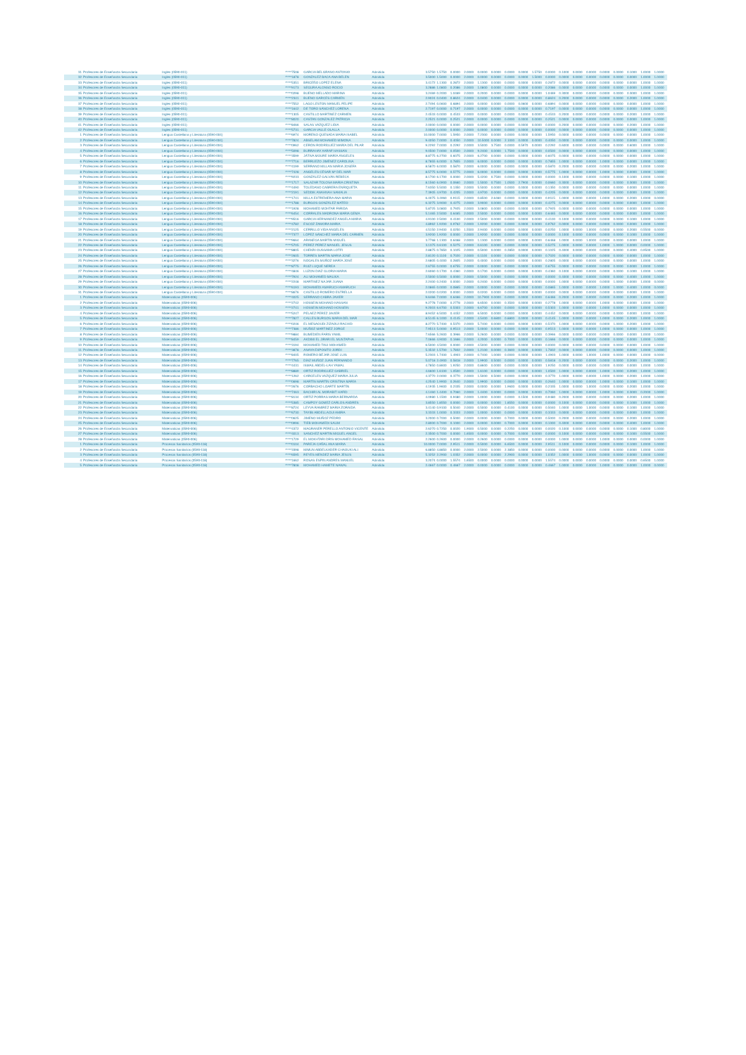| 31 | Profesores de Enseñanza Secundaria | Ingles (0590-011) | *****7508 | GARCIA BELGRANO ANTONIO | Admitida | 3.5750 | 1.5750 | 0.0000 | 2.0000 | 0.0000 | 0.0000 | 0.0000 | 0.0000 | 1.5750 | 0.0000 | 0.1000 | 0.0000 | 0.0000 | 0.0000 | 0.0000 | 0.1000 | 1.0000 | 1.0000 |
| 32 | Profesores de Enseñanza Secundaria | Ingles (0590-011) | *****1878 | GONZALEZ BACA ANA BELEN | Admitida | 3.5000 | 1.5000 | 0.0000 | 2.0000 | 0.0000 | 0.0000 | 0.0000 | 0.0000 | 1.5000 | 0.0000 | 0.0000 | 0.0000 | 0.0000 | 0.0000 | 0.0000 | 0.0000 | 1.0000 | 1.0000 |
| 33 | Profesores de Enseñanza Secundaria | Ingles (0590-011) | *****5351 | BRICEÑO LOPEZ ELENA | Admitida | 3.4172 | 1.1300 | 0.2872 | 2.0000 | 1.1300 | 0.0000 | 0.0000 | 0.0000 | 0.0000 | 0.2872 | 0.0000 | 0.0000 | 0.0000 | 0.0000 | 0.0000 | 0.0000 | 1.0000 | 1.0000 |
| 34 | Profesores de Enseñanza Secundaria | Ingles (0590-011) | *****9173 | SEGURA ALONSO ROCIO | Admitida | 3.2886 | 1.0800 | 0.2086 | 2.0000 | 1.0800 | 0.0000 | 0.0000 | 0.0000 | 0.0000 | 0.2086 | 0.0000 | 0.0000 | 0.0000 | 0.0000 | 0.0000 | 0.0000 | 1.0000 | 1.0000 |
| 35 | Profesores de Enseñanza Secundaria | Ingles (0590-011) | *****0298 | BUENO MELLADO MARINA | Admitida | 3.2469 | 0.2000 | 1.0469 | 2.0000 | 0.2000 | 0.0000 | 0.0000 | 0.0000 | 0.0000 | 1.0469 | 0.3000 | 0.0000 | 0.0000 | 0.0000 | 0.0000 | 0.3000 | 1.0000 | 1.0000 |
| 36 | Profesores de Enseñanza Secundaria | Ingles (0590-011) | *****2341 | BUENO GARCES CARMEN | Admitida | 2.9024 | 0.0400 | 0.8624 | 2.0000 | 0.0400 | 0.0000 | 0.0000 | 0.0000 | 0.0000 | 0.8624 | 0.2000 | 0.0000 | 0.0000 | 0.0000 | 0.0000 | 0.2000 | 1.0000 | 1.0000 |
| 37 | Profesores de Enseñanza Secundaria | Ingles (0590-011) | *****7552 | LAGO LESTON MANUEL FELIPE | Admitida | 2.7494 | 0.0600 | 0.6894 | 2.0000 | 0.0000 | 0.0000 | 0.0000 | 0.0600 | 0.0000 | 0.6894 | 0.0000 | 0.0000 | 0.0000 | 0.0000 | 0.0000 | 0.0000 | 1.0000 | 1.0000 |
| 38 | Profesores de Enseñanza Secundaria | Ingles (0590-011) | *****1642 | DE TORO SÁNCHEZ LORENA | Admitida | 2.7197 | 0.0000 | 0.7197 | 2.0000 | 0.0000 | 0.0000 | 0.0000 | 0.0000 | 0.0000 | 0.7197 | 0.0000 | 0.0000 | 0.0000 | 0.0000 | 0.0000 | 0.0000 | 1.0000 | 1.0000 |
| 39 | Profesores de Enseñanza Secundaria | Ingles (0590-011) | *****1305 | CASTILLO MARTINEZ CARMEN | Admitida | 2.4533 | 0.0000 | 0.4533 | 2.0000 | 0.0000 | 0.0000 | 0.0000 | 0.0000 | 0.0000 | 0.4533 | 0.2000 | 0.0000 | 0.0000 | 0.0000 | 0.0000 | 0.2000 | 1.0000 | 1.0000 |
| 40 | Profesores de Enseñanza Secundaria | Ingles (0590-011) | *****8020 | CASTAN GONZALEZ PATRICIA | Admitida | 2.2521 | 0.0000 | 0.2521 | 2.0000 | 0.0000 | 0.0000 | 0.0000 | 0.0000 | 0.0000 | 0.2521 | 0.0000 | 0.0000 | 0.0000 | 0.0000 | 0.0000 | 0.0000 | 1.0000 | 1.0000 |
| 41 | Profesores de Enseñanza Secundaria | Ingles (0590-011) | *****8466 | SALAS VAZQUEZ LIDIA | Admitida | 2.0000 | 0.0000 | 0.0000 | 2.0000 | 0.0000 | 0.0000 | 0.0000 | 0.0000 | 0.0000 | 0.0000 | 0.2000 | 0.0000 | 0.0000 | 0.0000 | 0.0000 | 0.2000 | 1.0000 | 1.0000 |
| 42 | Profesores de Enseñanza Secundaria | Ingles (0590-011) | *****5731 | GARCIA VALLE OLALLA | Admitida | 2.0000 | 0.0000 | 0.0000 | 2.0000 | 0.0000 | 0.0000 | 0.0000 | 0.0000 | 0.0000 | 0.0000 | 0.0000 | 0.0000 | 0.0000 | 0.0000 | 0.0000 | 0.0000 | 1.0000 | 1.0000 |
| 1 | Profesores de Enseñanza Secundaria | Lengua Castellana y Literatura (0590-004) | *****6974 | MORENO QUESADA MARIA ISABEL | Admitida | 10.0000 | 7.0000 | 1.5950 | 2.0000 | 7.2300 | 0.0000 | 0.0000 | 0.0000 | 0.0000 | 1.5950 | 0.0000 | 0.0000 | 0.0000 | 0.0000 | 0.0000 | 0.0000 | 1.0000 | 1.0000 |
| 2 | Profesores de Enseñanza Secundaria | Lengua Castellana y Literatura (0590-004) | *****7824 | ABSELAM MOHAMED MIMONA | Admitida | 9.4050 | 7.0000 | 0.4050 | 2.0000 | 10.5000 | 0.0000 | 2.1000 | 0.0000 | 0.0000 | 0.4050 | 0.0000 | 0.0000 | 0.0000 | 0.0000 | 0.0000 | 0.0000 | 1.0000 | 1.0000 |
| 3 | Profesores de Enseñanza Secundaria | Lengua Castellana y Literatura (0590-004) | *****0962 | CERÓN RODRÍGUEZ MARÍA DEL PILAR | Admitida | 9.2292 | 7.0000 | 0.2292 | 2.0000 | 3.5000 | 3.7500 | 0.0000 | 0.5970 | 0.0000 | 0.2292 | 0.6000 | 0.0000 | 0.0000 | 0.0000 | 0.0000 | 0.6000 | 1.0000 | 1.0000 |
| 4 | Profesores de Enseñanza Secundaria | Lengua Castellana y Literatura (0590-004) | *****5098 | BURRAHAY AARAF HASSAN | Admitida | 9.0500 | 7.0000 | 0.0500 | 2.0000 | 9.2400 | 0.0000 | 1.7500 | 0.0000 | 0.0000 | 0.0500 | 0.0000 | 0.0000 | 0.0000 | 0.0000 | 0.0000 | 0.0000 | 1.0000 | 1.0000 |
| 5 | Profesores de Enseñanza Secundaria | Lengua Castellana y Literatura (0590-004) | *****3599 | JÁTIVA MOURE MARÍA ÁNGELES | Admitida | 8.8775 | 6.2700 | 0.6075 | 2.0000 | 6.2700 | 0.0000 | 0.0000 | 0.0000 | 0.0000 | 0.6075 | 0.0000 | 0.0000 | 0.0000 | 0.0000 | 0.0000 | 0.0000 | 1.0000 | 1.0000 |
| 6 | Profesores de Enseñanza Secundaria | Lengua Castellana y Literatura (0590-004) | *****7716 | BERRUEZO JIMÉNEZ CAROLINA | Admitida | 8.7855 | 6.0000 | 0.7855 | 2.0000 | 6.0000 | 0.0000 | 0.0000 | 0.0000 | 0.0000 | 0.7855 | 1.0000 | 0.0000 | 0.0000 | 1.0000 | 0.0000 | 0.0000 | 1.0000 | 1.0000 |
| 7 | Profesores de Enseñanza Secundaria | Lengua Castellana y Literatura (0590-004) | *****4199 | SERRANO MILLAN MARIA JOSEFA | Admitida | 8.5870 | 6.0000 | 0.5870 | 2.0000 | 6.0000 | 0.0000 | 0.0000 | 0.0000 | 0.0000 | 0.5870 | 0.2000 | 0.0000 | 0.0000 | 0.0000 | 0.0000 | 0.2000 | 1.0000 | 1.0000 |
| 8 | Profesores de Enseñanza Secundaria | Lengua Castellana y Literatura (0590-004) | *****7428 | ANGELES CÉSAR Mª DEL MAR | Admitida | 8.5775 | 6.0000 | 0.5775 | 2.0000 | 6.0000 | 0.0000 | 0.0000 | 0.0000 | 0.0000 | 0.5775 | 1.0000 | 0.0000 | 0.0000 | 1.0000 | 0.0000 | 0.0000 | 1.0000 | 1.0000 |
| 9 | Profesores de Enseñanza Secundaria | Lengua Castellana y Literatura (0590-004) | *****9233 | GONZÁLEZ GALVÁN REBECA | Admitida | 8.1700 | 6.1700 | 0.0000 | 2.0000 | 5.4200 | 0.7500 | 0.0000 | 0.0000 | 0.0000 | 0.0000 | 0.1000 | 0.0000 | 0.0000 | 0.0000 | 0.0000 | 0.1000 | 1.0000 | 1.0000 |
| 10 | Profesores de Enseñanza Secundaria | Lengua Castellana y Literatura (0590-004) | *****1717 | SALAZAR TOLOSA MARIA CRISTINA | Admitida | 8.1560 | 6.0900 | 0.0660 | 2.0000 | 1.5000 | 0.7500 | 1.0500 | 2.7900 | 0.0000 | 0.0660 | 0.3000 | 0.0000 | 0.0000 | 0.0000 | 0.0000 | 0.3000 | 1.0000 | 1.0000 |
| 11 | Profesores de Enseñanza Secundaria | Lengua Castellana y Literatura (0590-004) | *****4490 | TOLEDANO CABRERA ENRIQUETA | Admitida | 7.6350 | 5.5000 | 0.1350 | 2.0000 | 5.5000 | 0.0000 | 0.0000 | 0.0000 | 0.0000 | 0.1350 | 0.0000 | 0.0000 | 0.0000 | 0.0000 | 0.0000 | 0.0000 | 1.0000 | 1.0000 |
| 12 | Profesores de Enseñanza Secundaria | Lengua Castellana y Literatura (0590-004) | *****2191 | SEDDIK ANAHNAH SAMALIA | Admitida | 7.3905 | 4.9700 | 0.4205 | 2.0000 | 4.9700 | 0.0000 | 0.0000 | 0.0000 | 0.0000 | 0.4205 | 0.0000 | 0.0000 | 0.0000 | 0.0000 | 0.0000 | 0.0000 | 1.0000 | 1.0000 |
| 13 | Profesores de Enseñanza Secundaria | Lengua Castellana y Literatura (0590-004) | *****1741 | MILLA EXTREMERA ANA MARIA | Admitida | 6.4075 | 3.4960 | 0.9115 | 2.0000 | 0.8500 | 2.6460 | 0.0000 | 0.0000 | 0.0000 | 0.9115 | 1.0000 | 0.0000 | 0.0000 | 1.0000 | 0.0000 | 0.2000 | 1.0000 | 0.0000 |
| 14 | Profesores de Enseñanza Secundaria | Lengua Castellana y Literatura (0590-004) | *****1788 | BURGOS GONZÁLEZ MATEO | Admitida | 6.3275 | 3.9000 | 0.4275 | 2.0000 | 3.9000 | 0.0000 | 0.0000 | 0.0000 | 0.0000 | 0.4275 | 0.0000 | 0.0000 | 0.0000 | 0.0000 | 0.0000 | 0.0000 | 1.0000 | 1.0000 |
| 15 | Profesores de Enseñanza Secundaria | Lengua Castellana y Literatura (0590-004) | *****1928 | MOHAMED MOHTAR FARIDA | Admitida | 5.8725 | 3.0800 | 0.7925 | 2.0000 | 3.0800 | 0.0000 | 0.0000 | 0.0000 | 0.0000 | 0.7925 | 0.0000 | 0.0000 | 0.0000 | 0.0000 | 0.0000 | 0.0000 | 1.0000 | 1.0000 |
| 16 | Profesores de Enseñanza Secundaria | Lengua Castellana y Literatura (0590-004) | *****6454 | CORRALES MADRONA MARIA GEMA | Admitida | 5.1465 | 2.5000 | 0.6465 | 2.0000 | 2.5000 | 0.0000 | 0.0000 | 0.0000 | 0.0000 | 0.6465 | 0.0000 | 0.0000 | 0.0000 | 0.0000 | 0.0000 | 0.0000 | 1.0000 | 1.0000 |
| 17 | Profesores de Enseñanza Secundaria | Lengua Castellana y Literatura (0590-004) | *****9516 | GARCIA HERNANDEZ ANGELA MARIA | Admitida | 4.9100 | 2.5000 | 0.4100 | 2.0000 | 2.5000 | 0.0000 | 0.0000 | 0.0000 | 0.0000 | 0.4100 | 0.1000 | 0.0000 | 0.0000 | 0.0000 | 0.0000 | 0.1000 | 1.0000 | 1.0000 |
| 18 | Profesores de Enseñanza Secundaria | Lengua Castellana y Literatura (0590-004) | *****4782 | ESCOZ ZAMORA MARIA | Admitida | 4.8962 | 1.9200 | 0.9762 | 2.0000 | 1.9200 | 0.0000 | 0.0000 | 0.0000 | 0.0000 | 0.9762 | 0.0000 | 0.0000 | 0.0000 | 0.0000 | 0.0000 | 0.0000 | 1.0000 | 1.0000 |
| 19 | Profesores de Enseñanza Secundaria | Lengua Castellana y Literatura (0590-004) | *****2125 | CERRILLO VIDA ANGELES | Admitida | 4.5150 | 2.9400 | 0.0250 | 1.5500 | 2.9400 | 0.0000 | 0.0000 | 0.0000 | 0.0000 | 0.0250 | 1.0000 | 0.0000 | 1.0000 | 0.0000 | 0.0000 | 0.2000 | 0.5500 | 0.0000 |
| 20 | Profesores de Enseñanza Secundaria | Lengua Castellana y Literatura (0590-004) | *****7377 | LÓPEZ SÁNCHEZ MARIA DEL CARMEN | Admitida | 3.9200 | 1.9200 | 0.0000 | 2.0000 | 1.9200 | 0.0000 | 0.0000 | 0.0000 | 0.0000 | 0.0000 | 0.1000 | 0.0000 | 0.0000 | 0.0000 | 0.0000 | 0.1000 | 1.0000 | 1.0000 |
| 21 | Profesores de Enseñanza Secundaria | Lengua Castellana y Literatura (0590-004) | *****9664 | ARANEGA MARTIN MIGUEL | Admitida | 3.7768 | 1.1300 | 0.6468 | 2.0000 | 1.1300 | 0.0000 | 0.0000 | 0.0000 | 0.0000 | 0.6468 | 1.0000 | 0.0000 | 1.0000 | 0.0000 | 0.0000 | 0.0000 | 1.0000 | 1.0000 |
| 22 | Profesores de Enseñanza Secundaria | Lengua Castellana y Literatura (0590-004) | *****5705 | PEREZ PEREZ MANUEL JESUS | Admitida | 3.1375 | 0.6100 | 0.5275 | 2.0000 | 0.6100 | 0.0000 | 0.0000 | 0.0000 | 0.0000 | 0.5275 | 1.0000 | 0.0000 | 0.0000 | 1.0000 | 1.0000 | 0.0000 | 0.0000 | 1.0000 |
| 23 | Profesores de Enseñanza Secundaria | Lengua Castellana y Literatura (0590-004) | *****8805 | CHEKRI OUSSAMA LOTFI | Admitida | 2.8875 | 0.7850 | 0.1025 | 2.0000 | 0.5000 | 0.0000 | 0.2850 | 0.0000 | 0.0000 | 0.1025 | 0.4000 | 0.0000 | 0.0000 | 0.0000 | 0.0000 | 0.4000 | 0.9500 | 1.0000 |
| 24 | Profesores de Enseñanza Secundaria | Lengua Castellana y Literatura (0590-004) | *****2605 | TORRES MARTIN MARIA JOSE | Admitida | 2.8120 | 0.1100 | 0.7020 | 2.0000 | 0.1100 | 0.0000 | 0.0000 | 0.0000 | 0.0000 | 0.7020 | 0.0000 | 0.0000 | 0.0000 | 0.0000 | 0.0000 | 0.0000 | 1.0000 | 1.0000 |
| 25 | Profesores de Enseñanza Secundaria | Lengua Castellana y Literatura (0590-004) | *****3276 | NOGALES MUÑOZ MARÍA JOSÉ | Admitida | 2.6805 | 0.4000 | 0.2805 | 2.0000 | 0.4000 | 0.0000 | 0.0000 | 0.0000 | 0.0000 | 0.2805 | 0.0000 | 0.0000 | 0.0000 | 0.0000 | 0.0000 | 0.0000 | 1.0000 | 1.0000 |
| 26 | Profesores de Enseñanza Secundaria | Lengua Castellana y Literatura (0590-004) | *****8775 | RUIZ LUQUE NEREA | Admitida | 2.6755 | 0.0000 | 0.6755 | 2.0000 | 0.0000 | 0.0000 | 0.0000 | 0.0000 | 0.0000 | 0.6755 | 0.0000 | 0.0000 | 0.0000 | 0.0000 | 0.0000 | 0.0000 | 1.0000 | 1.0000 |
| 27 | Profesores de Enseñanza Secundaria | Lengua Castellana y Literatura (0590-004) | *****4846 | LUZON DIAZ GLORIA MARIA | Admitida | 2.6060 | 0.1700 | 0.4360 | 2.0000 | 0.1700 | 0.0000 | 0.0000 | 0.0000 | 0.0000 | 0.4360 | 0.1000 | 0.0000 | 0.0000 | 0.0000 | 0.0000 | 0.1000 | 1.0000 | 1.0000 |
| 28 | Profesores de Enseñanza Secundaria | Lengua Castellana y Literatura (0590-004) | *****7924 | ALI MOHAMED MALIKA | Admitida | 2.5000 | 0.5000 | 0.0000 | 2.0000 | 0.5000 | 0.0000 | 0.0000 | 0.0000 | 0.0000 | 0.0000 | 0.4000 | 0.0000 | 0.0000 | 0.0000 | 0.0000 | 0.4000 | 1.0000 | 1.0000 |
| 29 | Profesores de Enseñanza Secundaria | Lengua Castellana y Literatura (0590-004) | *****2248 | MARTINEZ NAJAR JUANA | Admitida | 2.2400 | 0.2400 | 0.0000 | 2.0000 | 0.2400 | 0.0000 | 0.0000 | 0.0000 | 0.0000 | 0.0000 | 1.0000 | 0.0000 | 0.0000 | 0.0000 | 1.0000 | 0.0000 | 1.0000 | 0.0000 |
| 30 | Profesores de Enseñanza Secundaria | Lengua Castellana y Literatura (0590-004) | *****6193 | MOHAMEDI AMARUCH AMARUCH | Admitida | 2.0865 | 0.0000 | 0.0865 | 2.0000 | 0.0000 | 0.0000 | 0.0000 | 0.0000 | 0.0000 | 0.0865 | 1.0000 | 0.0000 | 0.0000 | 1.0000 | 1.0000 | 0.4000 | 1.0000 | 0.0000 |
| 31 | Profesores de Enseñanza Secundaria | Lengua Castellana y Literatura (0590-004) | *****8676 | CASTILLO ROMERO ESTRELLA | Admitida | 2.0200 | 0.0200 | 0.0000 | 2.0000 | 0.0200 | 0.0000 | 0.0000 | 0.0000 | 0.0000 | 0.0000 | 0.0000 | 0.0000 | 0.0000 | 0.0000 | 0.0000 | 0.0000 | 1.0000 | 1.0000 |
| 1 | Profesores de Enseñanza Secundaria | Matematicas (0590-006) | *****4025 | SERRANO CABRA JAVIER | Admitida | 9.6466 | 7.0000 | 0.6466 | 2.0000 | 10.7900 | 0.0000 | 0.0000 | 0.0000 | 0.0000 | 0.6466 | 0.2000 | 0.0000 | 0.0000 | 0.0000 | 0.0000 | 0.2000 | 1.0000 | 1.0000 |
| 2 | Profesores de Enseñanza Secundaria | Matematicas (0590-006) | *****2742 | HOSSEIN MOHAND HASSAN | Admitida | 9.2778 | 7.0000 | 0.2778 | 2.0000 | 6.6500 | 0.0000 | 0.3500 | 0.0000 | 0.0000 | 0.2778 | 1.0000 | 0.0000 | 0.0000 | 1.0000 | 0.0000 | 0.0000 | 1.0000 | 1.0000 |
| 3 | Profesores de Enseñanza Secundaria | Matematicas (0590-006) | *****2741 | HOSSEIN MOHAND HOSSEIN | Admitida | 9.2003 | 6.6700 | 0.5303 | 2.0000 | 6.6700 | 0.0000 | 0.0000 | 0.0000 | 0.0000 | 0.5303 | 1.0000 | 0.0000 | 0.0000 | 1.0000 | 0.0000 | 0.0000 | 1.0000 | 1.0000 |
| 4 | Profesores de Enseñanza Secundaria | Matematicas (0590-006) | *****5247 | PELAEZ PEREZ JAVIER | Admitida | 8.9452 | 6.5000 | 0.4452 | 2.0000 | 6.5000 | 0.0000 | 0.0000 | 0.0000 | 0.0000 | 0.4452 | 0.0000 | 0.0000 | 0.0000 | 0.0000 | 0.0000 | 0.0000 | 1.0000 | 1.0000 |
| 5 | Profesores de Enseñanza Secundaria | Matematicas (0590-006) | *****7827 | CALLES BURGOS MARIA DEL MAR | Admitida | 8.5145 | 6.1000 | 0.4145 | 2.0000 | 4.5400 | 0.6800 | 0.8800 | 0.0000 | 0.0000 | 0.4145 | 1.0000 | 0.0000 | 0.0000 | 1.0000 | 0.0000 | 0.2000 | 1.0000 | 1.0000 |
| 6 | Profesores de Enseñanza Secundaria | Matematicas (0590-006) | *****0246 | EL MESAOUDI ZIZAOUI RACHID | Admitida | 8.2770 | 5.7400 | 0.5370 | 2.0000 | 5.7400 | 0.0000 | 0.0000 | 0.0000 | 0.0000 | 0.5370 | 1.0000 | 0.0000 | 0.0000 | 0.0000 | 1.0000 | 0.2000 | 1.0000 | 1.0000 |
| 7 | Profesores de Enseñanza Secundaria | Matematicas (0590-006) | *****7386 | MUÑOZ MARTINEZ JORGE | Admitida | 7.9513 | 5.0000 | 0.9513 | 2.0000 | 5.0000 | 0.0000 | 0.0000 | 0.0000 | 0.0000 | 0.9513 | 1.0000 | 0.0000 | 0.0000 | 1.0000 | 0.0000 | 0.0000 | 1.0000 | 1.0000 |
| 8 | Profesores de Enseñanza Secundaria | Matematicas (0590-006) | *****9884 | BUMEDIEN FARIS YAMIL | Admitida | 7.6566 | 5.2600 | 0.3966 | 2.0000 | 5.2600 | 0.0000 | 0.0000 | 0.0000 | 0.0000 | 0.3966 | 0.0000 | 0.0000 | 0.0000 | 0.0000 | 0.0000 | 0.0000 | 1.0000 | 1.0000 |
| 9 | Profesores de Enseñanza Secundaria | Matematicas (0590-006) | *****8459 | AKDIMI EL JIRARI EL MUSTAPHA | Admitida | 7.0666 | 4.9000 | 0.1666 | 2.0000 | 4.2000 | 0.0000 | 0.7000 | 0.0000 | 0.0000 | 0.1666 | 0.0000 | 0.0000 | 0.0000 | 0.0000 | 0.0000 | 0.0000 | 1.0000 | 1.0000 |
| 10 | Profesores de Enseñanza Secundaria | Matematicas (0590-006) | *****3194 | MOHAMED TAUI MOHAMED | Admitida | 6.5000 | 4.5000 | 0.0000 | 2.0000 | 4.5000 | 0.0000 | 0.0000 | 0.0000 | 0.0000 | 0.0000 | 0.0000 | 0.0000 | 0.0000 | 0.0000 | 0.0000 | 0.0000 | 1.0000 | 1.0000 |
| 11 | Profesores de Enseñanza Secundaria | Matematicas (0590-006) | *****3878 | ANAYA EXPOSITO JORDI | Admitida | 5.3532 | 1.5700 | 1.7832 | 2.0000 | 1.2100 | 0.0000 | 0.3600 | 0.0000 | 0.0000 | 1.7832 | 0.0000 | 0.0000 | 0.0000 | 0.0000 | 0.0000 | 0.0000 | 1.0000 | 1.0000 |
| 12 | Profesores de Enseñanza Secundaria | Matematicas (0590-006) | *****8405 | ROMERO BÉJAR JOSE LUIS | Admitida | 5.2303 | 1.7400 | 1.4903 | 2.0000 | 0.7400 | 1.0000 | 0.0000 | 0.0000 | 0.0000 | 1.4903 | 1.0000 | 0.0000 | 1.0000 | 1.0000 | 0.0000 | 0.0000 | 1.0000 | 0.0000 |
| 13 | Profesores de Enseñanza Secundaria | Matematicas (0590-006) | *****7765 | DÍAZ MUÑOZ JUAN FERNANDO | Admitida | 5.0718 | 2.4900 | 0.5818 | 2.0000 | 1.9900 | 0.5000 | 0.0000 | 0.0000 | 0.0000 | 0.5818 | 0.2000 | 0.0000 | 0.0000 | 0.0000 | 0.0000 | 0.2000 | 1.0000 | 1.0000 |
| 14 | Profesores de Enseñanza Secundaria | Matematicas (0590-006) | *****4431 | ISMAIL ABDEL-LAH YAMAL | Admitida | 4.7850 | 0.8600 | 1.9250 | 2.0000 | 0.8600 | 0.0000 | 0.0000 | 0.0000 | 0.0000 | 1.9250 | 0.0000 | 0.0000 | 0.0000 | 0.0000 | 0.0000 | 0.0000 | 1.0000 | 1.0000 |
| 15 | Profesores de Enseñanza Secundaria | Matematicas (0590-006) | *****8889 | ORTIZ RODRIGUEZ GABRIEL | Admitida | 4.6600 | 1.6100 | 1.0500 | 2.0000 | 1.6100 | 0.0000 | 0.0000 | 0.0000 | 0.0000 | 1.0500 | 1.0000 | 0.0000 | 0.0000 | 1.0000 | 0.0000 | 0.2000 | 1.0000 | 1.0000 |
| 16 | Profesores de Enseñanza Secundaria | Matematicas (0590-006) | *****1262 | CARCELES VAZQUEZ MARIA JULIA | Admitida | 4.3770 | 2.0000 | 0.3770 | 2.0000 | 1.5000 | 0.5000 | 0.0000 | 0.0000 | 0.0000 | 0.3770 | 1.0000 | 0.0000 | 0.0000 | 1.0000 | 0.0000 | 0.2000 | 1.0000 | 1.0000 |
| 17 | Profesores de Enseñanza Secundaria | Matematicas (0590-006) | *****0698 | MARTÍN MARTÍN CRISTINA MARÍA | Admitida | 4.2540 | 1.9900 | 0.2640 | 2.0000 | 1.9900 | 0.0000 | 0.0000 | 0.0000 | 0.0000 | 0.2640 | 1.0000 | 0.0000 | 0.0000 | 1.0000 | 0.0000 | 0.1000 | 1.0000 | 1.0000 |
| 18 | Profesores de Enseñanza Secundaria | Matematicas (0590-006) | *****2676 | CORBACHO LOARTE MARTÍN | Admitida | 4.1935 | 1.9600 | 0.2335 | 2.0000 | 0.0000 | 0.0000 | 1.9600 | 0.0000 | 0.0000 | 0.2335 | 1.0000 | 0.0000 | 1.0000 | 0.0000 | 0.0000 | 0.2000 | 1.0000 | 1.0000 |
| 19 | Profesores de Enseñanza Secundaria | Matematicas (0590-006) | *****7463 | BACHIRI AL MORABIT HAFID | Admitida | 4.1460 | 1.4400 | 0.7060 | 2.0000 | 1.4400 | 0.0000 | 0.0000 | 0.0000 | 0.0000 | 0.7060 | 1.0000 | 0.0000 | 0.0000 | 1.0000 | 0.0000 | 0.3000 | 0.2000 | 1.0000 |
| 20 | Profesores de Enseñanza Secundaria | Matematicas (0590-006) | *****8134 | ORTIZ PORRAS MARIA BERNARDA | Admitida | 4.0980 | 1.1500 | 0.9480 | 2.0000 | 1.0000 | 0.0000 | 0.0000 | 0.1500 | 0.0000 | 0.9480 | 0.2000 | 0.0000 | 0.0000 | 0.0000 | 0.0000 | 0.2000 | 1.0000 | 1.0000 |
| 21 | Profesores de Enseñanza Secundaria | Matematicas (0590-006) | *****5385 | CAMPOY GOMEZ CARLOS ANDRES | Admitida | 3.8550 | 1.8550 | 0.0000 | 2.0000 | 0.0000 | 0.0000 | 1.8550 | 0.0000 | 0.0000 | 0.0000 | 0.1000 | 0.0000 | 0.0000 | 0.0000 | 0.0000 | 0.1000 | 1.0000 | 1.0000 |
| 22 | Profesores de Enseñanza Secundaria | Matematicas (0590-006) | *****8724 | LEYVA RAMIREZ MARIA ZORAIDA | Admitida | 3.4140 | 0.9100 | 0.5040 | 2.0000 | 0.5000 | 0.0000 | 0.4100 | 0.0000 | 0.0000 | 0.5040 | 1.0000 | 0.0000 | 1.0000 | 0.0000 | 0.0000 | 0.1000 | 1.0000 | 1.0000 |
| 23 | Profesores de Enseñanza Secundaria | Matematicas (0590-006) | *****6730 | TAYIBI ABDELLAOUI AMIRA | Admitida | 3.3333 | 1.0000 | 0.3333 | 2.0000 | 1.0000 | 0.0000 | 0.0000 | 0.0000 | 0.0000 | 0.3333 | 0.0000 | 0.0000 | 0.0000 | 0.0000 | 0.0000 | 0.0000 | 1.0000 | 1.0000 |
| 24 | Profesores de Enseñanza Secundaria | Matematicas (0590-006) | *****0625 | JIMENO MUÑOZ PEDRO | Admitida | 3.2000 | 0.7000 | 0.5000 | 2.0000 | 0.0000 | 0.0000 | 0.7000 | 0.0000 | 0.0000 | 0.5000 | 0.2000 | 0.0000 | 0.0000 | 0.0000 | 0.0000 | 0.2000 | 1.0000 | 1.0000 |
| 25 | Profesores de Enseñanza Secundaria | Matematicas (0590-006) | *****0996 | TIEB MOHAMEDI SALIM | Admitida | 2.8000 | 0.7000 | 0.1000 | 2.0000 | 0.0000 | 0.0000 | 0.7000 | 0.0000 | 0.0000 | 0.1000 | 0.4000 | 0.0000 | 0.0000 | 0.0000 | 0.0000 | 0.4000 | 1.0000 | 1.0000 |
| 26 | Profesores de Enseñanza Secundaria | Matematicas (0590-006) | *****4372 | MAGRANER PERELLO ANTONIO VICENTE | Admitida | 2.6270 | 0.7250 | 0.0020 | 1.9000 | 0.5000 | 0.0000 | 0.2250 | 0.0000 | 0.0000 | 0.0020 | 0.1000 | 0.0000 | 0.0000 | 0.0000 | 0.0000 | 0.1000 | 0.8000 | 1.0000 |
| 27 | Profesores de Enseñanza Secundaria | Matematicas (0590-006) | *****4013 | SANCHEZ MARTIN MIGUEL ANGEL | Admitida | 2.3500 | 0.7000 | 0.0000 | 1.6500 | 0.0000 | 0.0000 | 0.7000 | 0.0000 | 0.0000 | 0.0000 | 0.1000 | 0.0000 | 0.0000 | 0.0000 | 0.0000 | 0.1000 | 0.5500 | 1.0000 |
| 28 | Profesores de Enseñanza Secundaria | Matematicas (0590-006) | *****1729 | EL MOKHTARI DRIS MOHAMED FAISAL | Admitida | 2.2600 | 0.2600 | 0.0000 | 2.0000 | 0.2600 | 0.0000 | 0.0000 | 0.0000 | 0.0000 | 0.0000 | 1.0000 | 0.0000 | 0.0000 | 1.0000 | 0.0000 | 0.0000 | 0.0000 | 1.0000 |
| 1 | Profesores de Enseñanza Secundaria | Procesos Sanitarios (0590-118) | *****0104 | PAREJA CAÑAL ANA MARIA | Admitida | 10.0000 | 7.0000 | 2.9511 | 2.0000 | 0.5000 | 0.0000 | 6.6500 | 0.0000 | 0.0000 | 2.9511 | 0.1000 | 0.0000 | 0.0000 | 0.0000 | 0.0000 | 0.1000 | 1.0000 | 1.0000 |
| 2 | Profesores de Enseñanza Secundaria | Procesos Sanitarios (0590-118) | *****3398 | MIMUN ABDELKADER CHAOUKI ALI | Admitida | 6.8850 | 4.8850 | 0.0000 | 2.0000 | 2.5000 | 0.0000 | 2.3850 | 0.0000 | 0.0000 | 0.0000 | 0.0000 | 0.0000 | 0.0000 | 0.0000 | 0.0000 | 0.0000 | 1.0000 | 1.0000 |
| 3 | Profesores de Enseñanza Secundaria | Procesos Sanitarios (0590-118) | *****6595 | REYES MENDEZ MARIA JESUS | Admitida | 5.3252 | 2.2900 | 1.0352 | 2.0000 | 0.0000 | 0.0000 | 2.2900 | 0.0000 | 0.0000 | 1.0352 | 1.0000 | 0.0000 | 1.0000 | 0.0000 | 0.0000 | 0.0000 | 1.0000 | 1.0000 |
| 4 | Profesores de Enseñanza Secundaria | Procesos Sanitarios (0590-118) | *****1662 | ROSAS ESPIN ANDRES MANUEL | Admitida | 3.2074 | 0.0000 | 1.5574 | 1.6500 | 0.0000 | 0.0000 | 0.0000 | 0.0000 | 0.0000 | 1.5574 | 0.0000 | 0.0000 | 0.0000 | 0.0000 | 0.0000 | 0.0000 | 0.6500 | 1.0000 |
| 5 | Profesores de Enseñanza Secundaria | Procesos Sanitarios (0590-118) | *****7808 | MOHAMED HAMETE NAWAL | Admitida | 2.4667 | 0.0000 | 0.4667 | 2.0000 | 0.0000 | 0.0000 | 0.0000 | 0.0000 | 0.0000 | 0.4667 | 1.0000 | 0.0000 | 0.0000 | 1.0000 | 0.0000 | 0.0000 | 1.0000 | 0.0000 |